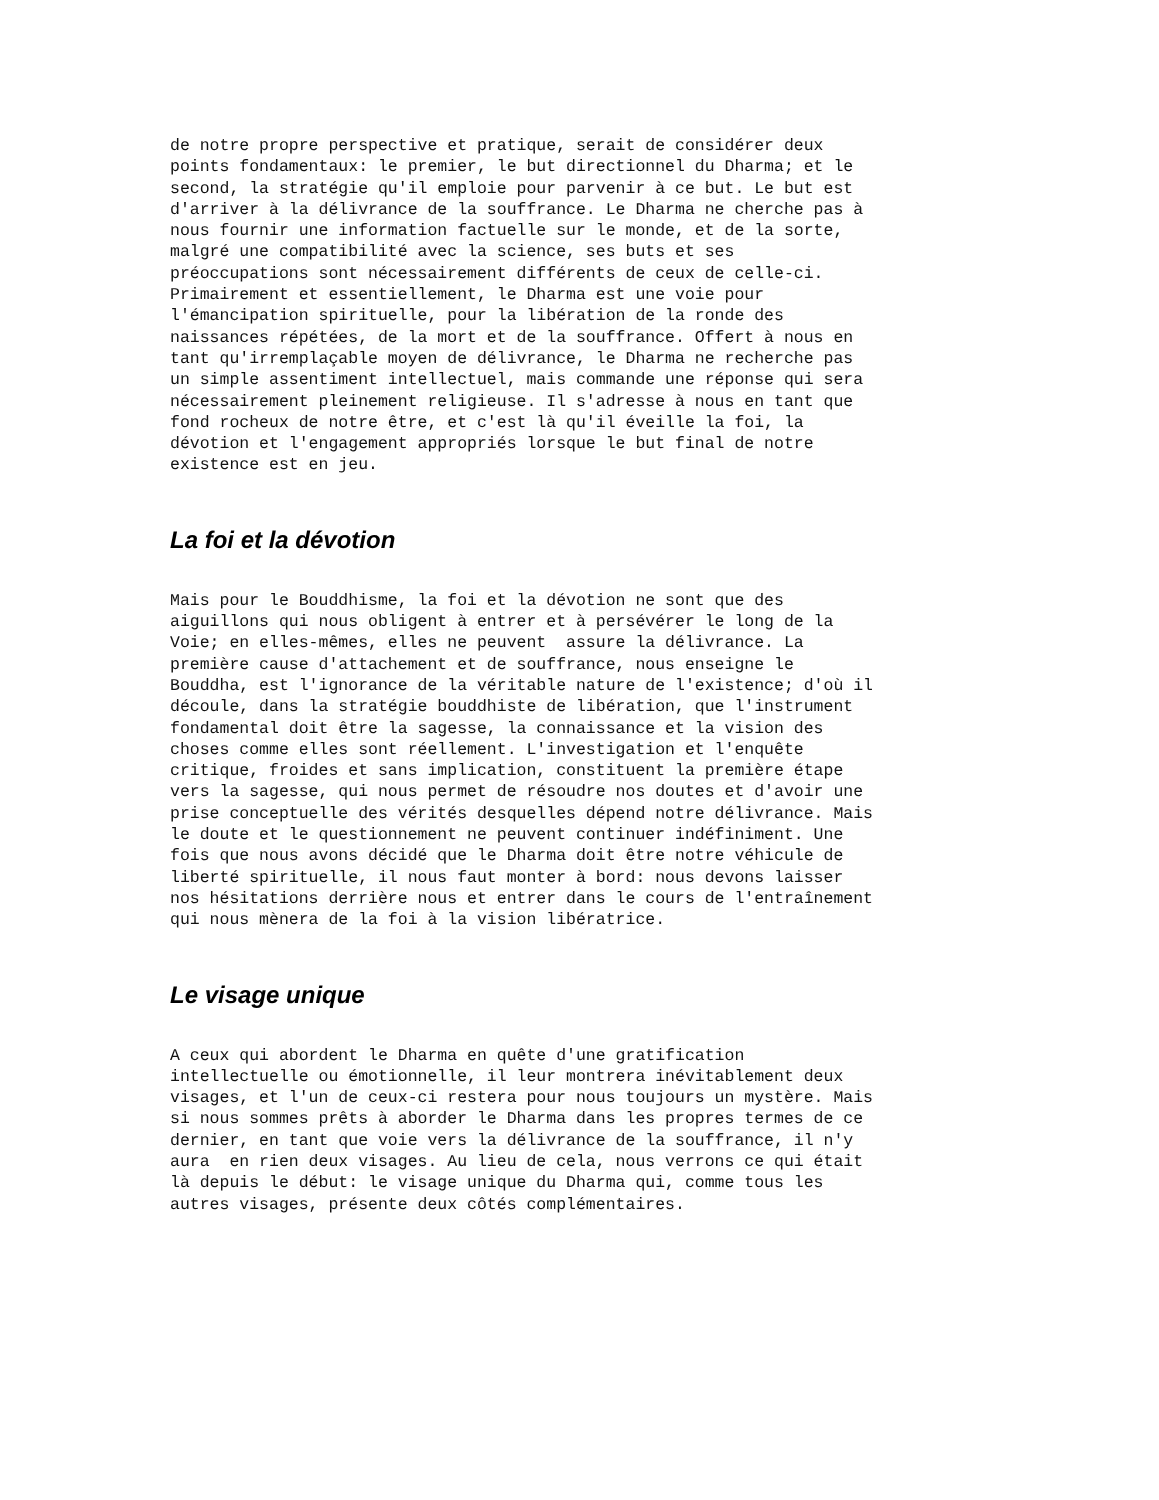de notre propre perspective et pratique, serait de considérer deux points fondamentaux: le premier, le but directionnel du Dharma; et le second, la stratégie qu'il emploie pour parvenir à ce but. Le but est d'arriver à la délivrance de la souffrance. Le Dharma ne cherche pas à nous fournir une information factuelle sur le monde, et de la sorte, malgré une compatibilité avec la science, ses buts et ses préoccupations sont nécessairement différents de ceux de celle-ci. Primairement et essentiellement, le Dharma est une voie pour l'émancipation spirituelle, pour la libération de la ronde des naissances répétées, de la mort et de la souffrance. Offert à nous en tant qu'irremplaçable moyen de délivrance, le Dharma ne recherche pas un simple assentiment intellectuel, mais commande une réponse qui sera nécessairement pleinement religieuse. Il s'adresse à nous en tant que fond rocheux de notre être, et c'est là qu'il éveille la foi, la dévotion et l'engagement appropriés lorsque le but final de notre existence est en jeu.
La foi et la dévotion
Mais pour le Bouddhisme, la foi et la dévotion ne sont que des aiguillons qui nous obligent à entrer et à persévérer le long de la Voie; en elles-mêmes, elles ne peuvent assure la délivrance. La première cause d'attachement et de souffrance, nous enseigne le Bouddha, est l'ignorance de la véritable nature de l'existence; d'où il découle, dans la stratégie bouddhiste de libération, que l'instrument fondamental doit être la sagesse, la connaissance et la vision des choses comme elles sont réellement. L'investigation et l'enquête critique, froides et sans implication, constituent la première étape vers la sagesse, qui nous permet de résoudre nos doutes et d'avoir une prise conceptuelle des vérités desquelles dépend notre délivrance. Mais le doute et le questionnement ne peuvent continuer indéfiniment. Une fois que nous avons décidé que le Dharma doit être notre véhicule de liberté spirituelle, il nous faut monter à bord: nous devons laisser nos hésitations derrière nous et entrer dans le cours de l'entraînement qui nous mènera de la foi à la vision libératrice.
Le visage unique
A ceux qui abordent le Dharma en quête d'une gratification intellectuelle ou émotionnelle, il leur montrera inévitablement deux visages, et l'un de ceux-ci restera pour nous toujours un mystère. Mais si nous sommes prêts à aborder le Dharma dans les propres termes de ce dernier, en tant que voie vers la délivrance de la souffrance, il n'y aura en rien deux visages. Au lieu de cela, nous verrons ce qui était là depuis le début: le visage unique du Dharma qui, comme tous les autres visages, présente deux côtés complémentaires.